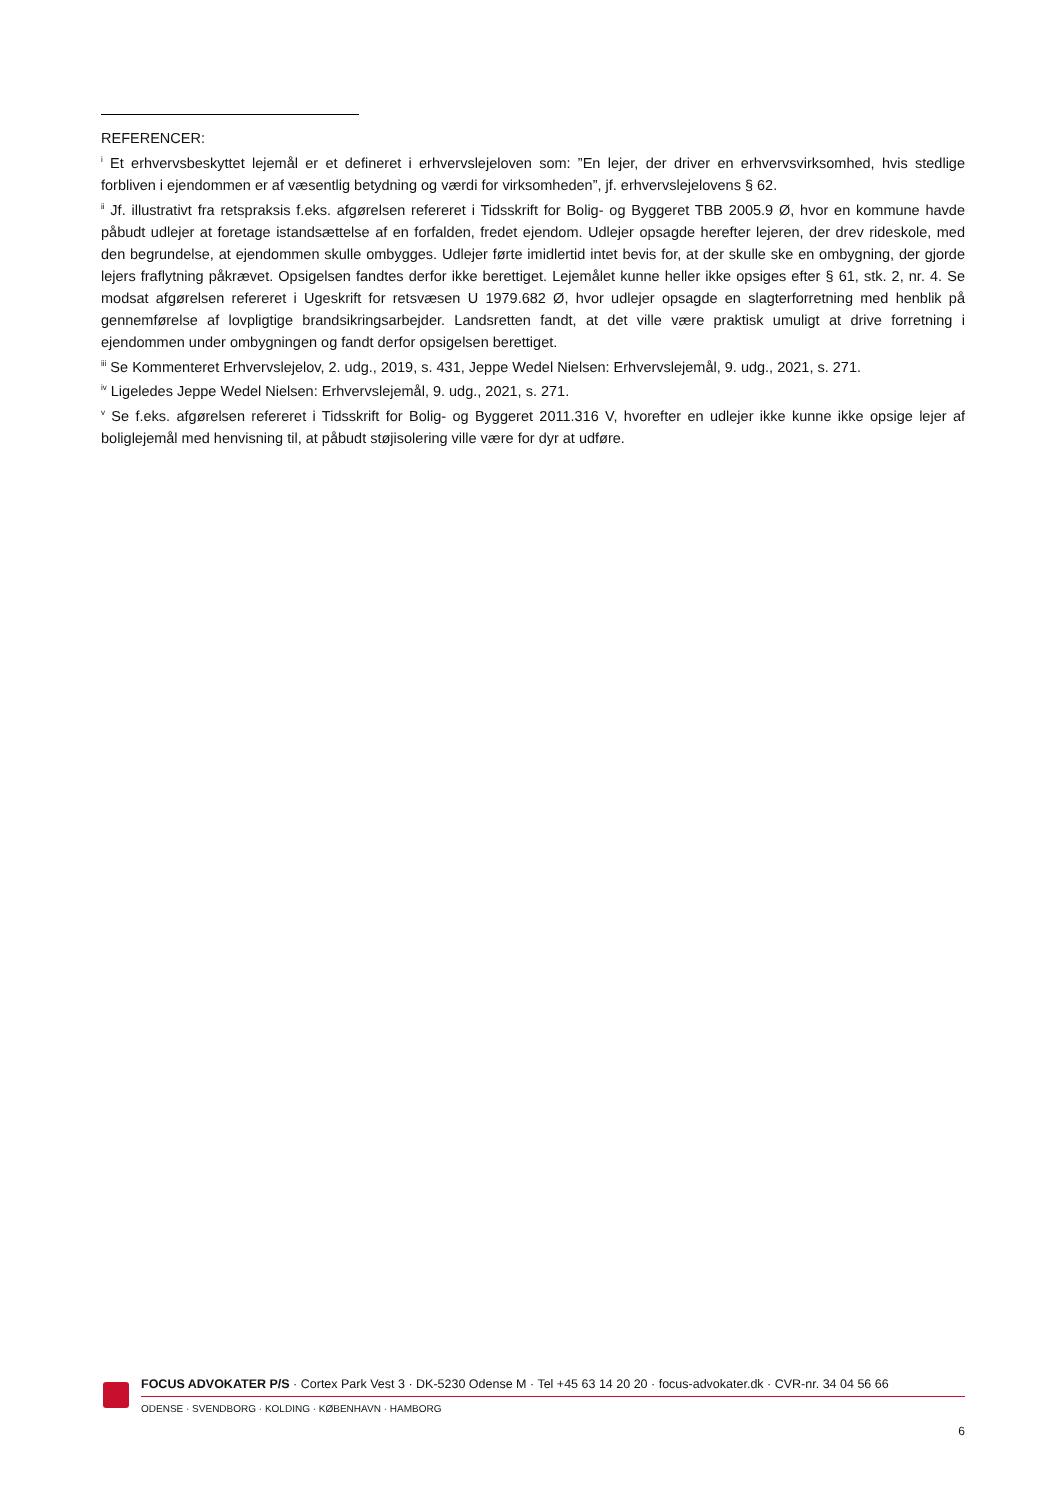REFERENCER:
<sup>i</sup> Et erhvervsbeskyttet lejemål er et defineret i erhvervslejeloven som: ”En lejer, der driver en erhvervsvirksomhed, hvis stedlige forbliven i ejendommen er af væsentlig betydning og værdi for virksomheden”, jf. erhvervslejelovens § 62.
<sup>ii</sup> Jf. illustrativt fra retspraksis f.eks. afgørelsen refereret i Tidsskrift for Bolig- og Byggeret TBB 2005.9 Ø, hvor en kommune havde påbudt udlejer at foretage istandsættelse af en forfalden, fredet ejendom. Udlejer opsagde herefter lejeren, der drev rideskole, med den begrundelse, at ejendommen skulle ombygges. Udlejer førte imidlertid intet bevis for, at der skulle ske en ombygning, der gjorde lejers fraflytning påkrævet. Opsigelsen fandtes derfor ikke berettiget. Lejemålet kunne heller ikke opsiges efter § 61, stk. 2, nr. 4. Se modsat afgørelsen refereret i Ugeskrift for retsvæsen U 1979.682 Ø, hvor udlejer opsagde en slagterforretning med henblik på gennemførelse af lovpligtige brandsikringsarbejder. Landsretten fandt, at det ville være praktisk umuligt at drive forretning i ejendommen under ombygningen og fandt derfor opsigelsen berettiget.
<sup>iii</sup> Se Kommenteret Erhvervslejelov, 2. udg., 2019, s. 431, Jeppe Wedel Nielsen: Erhvervslejemål, 9. udg., 2021, s. 271.
<sup>iv</sup> Ligeledes Jeppe Wedel Nielsen: Erhvervslejemål, 9. udg., 2021, s. 271.
<sup>v</sup> Se f.eks. afgørelsen refereret i Tidsskrift for Bolig- og Byggeret 2011.316 V, hvorefter en udlejer ikke kunne ikke opsige lejer af boliglejemål med henvisning til, at påbudt støjisolering ville være for dyr at udføre.
FOCUS ADVOKATER P/S · Cortex Park Vest 3 · DK-5230 Odense M · Tel +45 63 14 20 20 · focus-advokater.dk · CVR-nr. 34 04 56 66
ODENSE · SVENDBORG · KOLDING · KØBENHAVN · HAMBORG
6